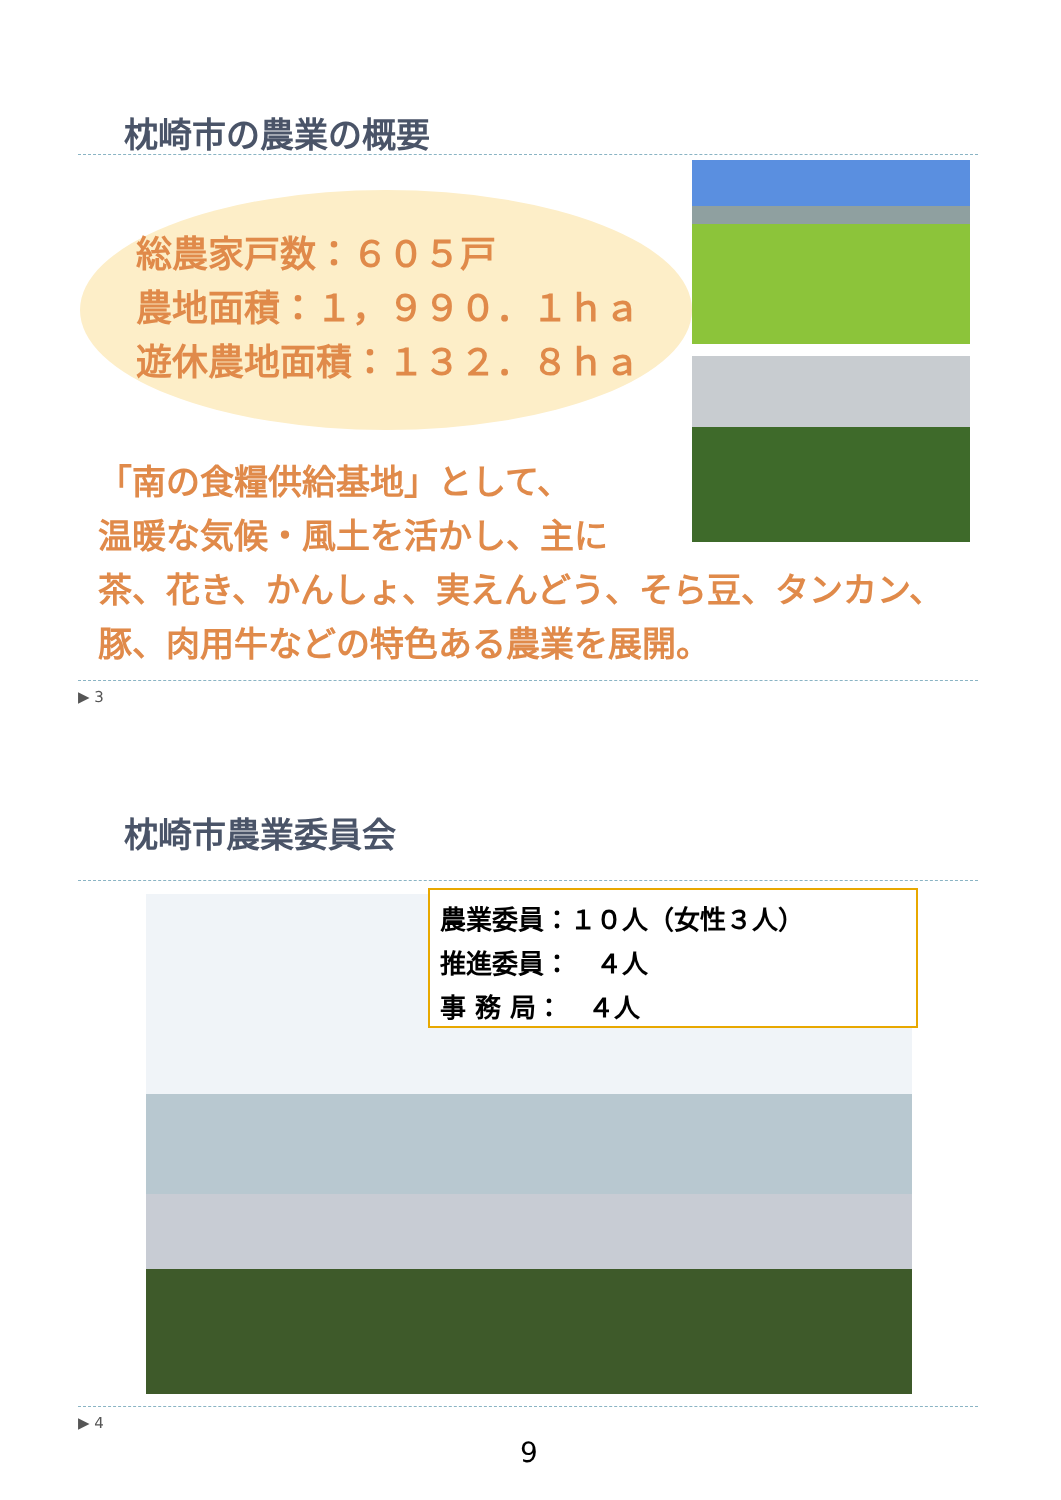枕崎市の農業の概要
総農家戸数：６０５戸
農地面積：１，９９０．１ｈａ
遊休農地面積：１３２．８ｈａ
「南の食糧供給基地」として、
温暖な気候・風土を活かし、主に
茶、花き、かんしょ、実えんどう、そら豆、タンカン、豚、肉用牛などの特色ある農業を展開。
▶ 3
枕崎市農業委員会
農業委員：１０人（女性３人）
推進委員：　４人
事 務 局：　４人
▶ 4
9